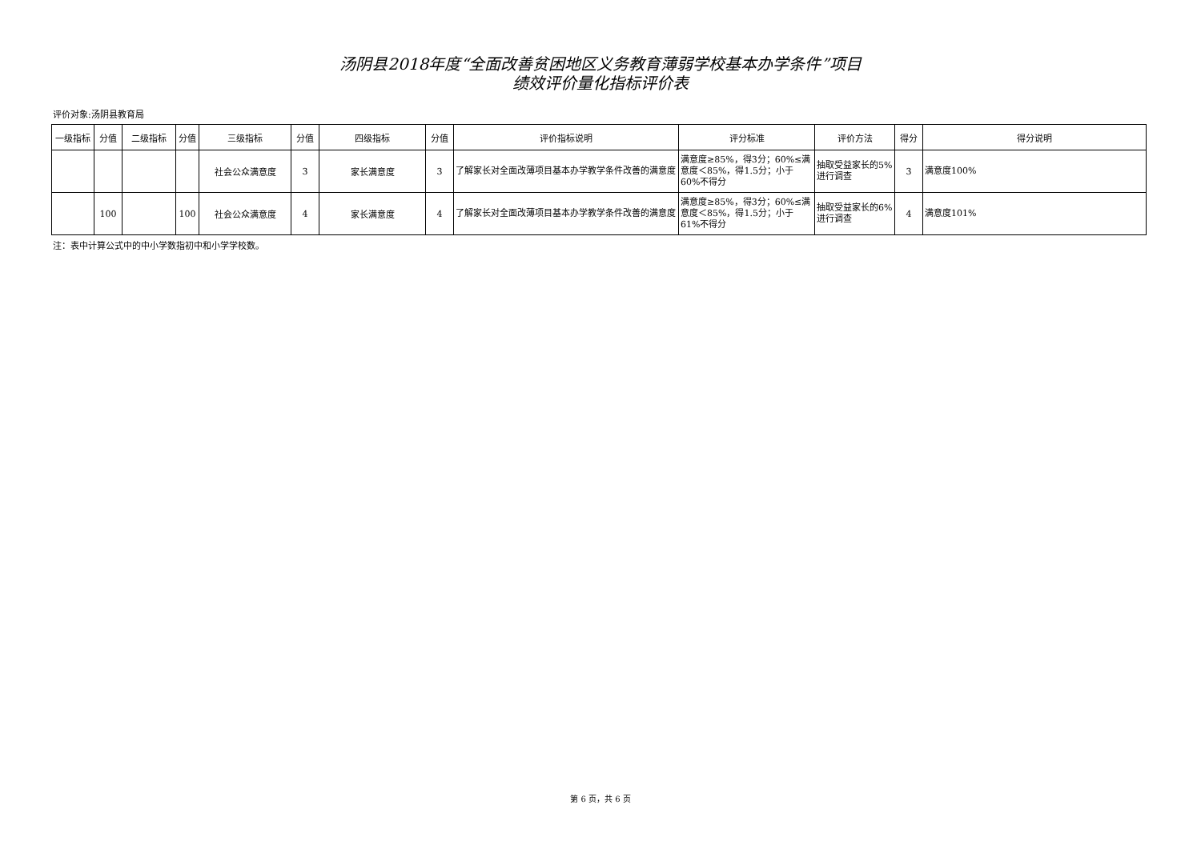汤阴县2018年度“全面改善贫困地区义务教育薄弱学校基本办学条件”项目
绩效评价量化指标评价表
评价对象:汤阴县教育局
| 一级指标 | 分值 | 二级指标 | 分值 | 三级指标 | 分值 | 四级指标 | 分值 | 评价指标说明 | 评分标准 | 评价方法 | 得分 | 得分说明 |
| --- | --- | --- | --- | --- | --- | --- | --- | --- | --- | --- | --- | --- |
| | | | | 社会公众满意度 | 3 | 家长满意度 | 3 | 了解家长对全面改薄项目基本办学教学条件改善的满意度 | 满意度≥85%，得3分；60%≤满意度＜85%，得1.5分；小于60%不得分 | 抽取受益家长的5%进行调查 | 3 | 满意度100% |
| | 100 | | 100 | 社会公众满意度 | 4 | 家长满意度 | 4 | 了解家长对全面改薄项目基本办学教学条件改善的满意度 | 满意度≥85%，得3分；60%≤满意度＜85%，得1.5分；小于61%不得分 | 抽取受益家长的6%进行调查 | 4 | 满意度101% |
注：表中计算公式中的中小学数指初中和小学学校数。
第 6 页，共 6 页